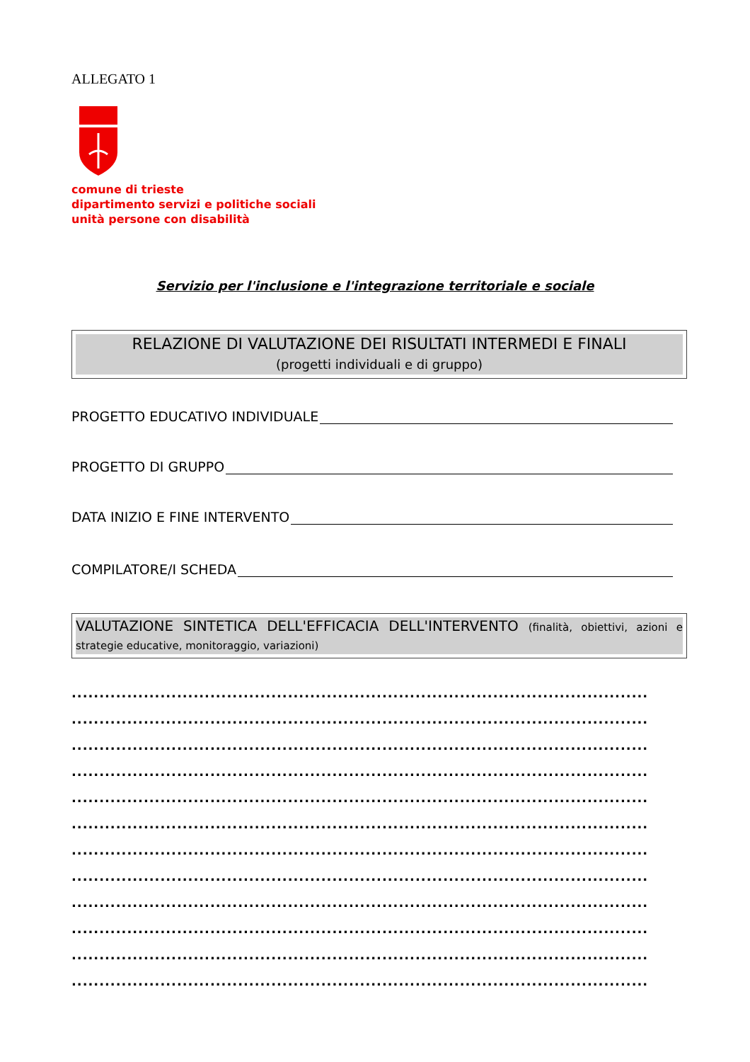ALLEGATO 1
comune di trieste
dipartimento servizi e politiche sociali
unità persone con disabilità
Servizio per l'inclusione e l'integrazione territoriale e sociale
RELAZIONE DI VALUTAZIONE DEI RISULTATI INTERMEDI E FINALI
(progetti individuali e di gruppo)
PROGETTO EDUCATIVO INDIVIDUALE
PROGETTO DI GRUPPO
DATA INIZIO E FINE INTERVENTO
COMPILATORE/I SCHEDA
VALUTAZIONE SINTETICA DELL'EFFICACIA DELL'INTERVENTO (finalità, obiettivi, azioni e strategie educative, monitoraggio, variazioni)
........................................................................................................
........................................................................................................
........................................................................................................
........................................................................................................
........................................................................................................
........................................................................................................
........................................................................................................
........................................................................................................
........................................................................................................
........................................................................................................
........................................................................................................
........................................................................................................